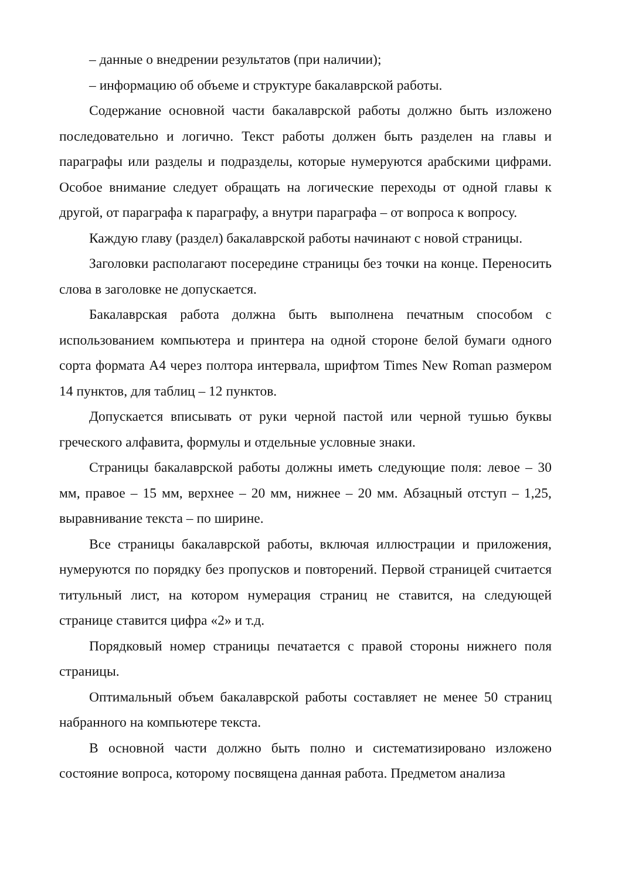– данные о внедрении результатов (при наличии);
– информацию об объеме и структуре бакалаврской работы.
Содержание основной части бакалаврской работы должно быть изложено последовательно и логично. Текст работы должен быть разделен на главы и параграфы или разделы и подразделы, которые нумеруются арабскими цифрами. Особое внимание следует обращать на логические переходы от одной главы к другой, от параграфа к параграфу, а внутри параграфа – от вопроса к вопросу.
Каждую главу (раздел) бакалаврской работы начинают с новой страницы.
Заголовки располагают посередине страницы без точки на конце. Переносить слова в заголовке не допускается.
Бакалаврская работа должна быть выполнена печатным способом с использованием компьютера и принтера на одной стороне белой бумаги одного сорта формата А4 через полтора интервала, шрифтом Times New Roman размером 14 пунктов, для таблиц – 12 пунктов.
Допускается вписывать от руки черной пастой или черной тушью буквы греческого алфавита, формулы и отдельные условные знаки.
Страницы бакалаврской работы должны иметь следующие поля: левое – 30 мм, правое – 15 мм, верхнее – 20 мм, нижнее – 20 мм. Абзацный отступ – 1,25, выравнивание текста – по ширине.
Все страницы бакалаврской работы, включая иллюстрации и приложения, нумеруются по порядку без пропусков и повторений. Первой страницей считается титульный лист, на котором нумерация страниц не ставится, на следующей странице ставится цифра «2» и т.д.
Порядковый номер страницы печатается с правой стороны нижнего поля страницы.
Оптимальный объем бакалаврской работы составляет не менее 50 страниц набранного на компьютере текста.
В основной части должно быть полно и систематизировано изложено состояние вопроса, которому посвящена данная работа. Предметом анализа